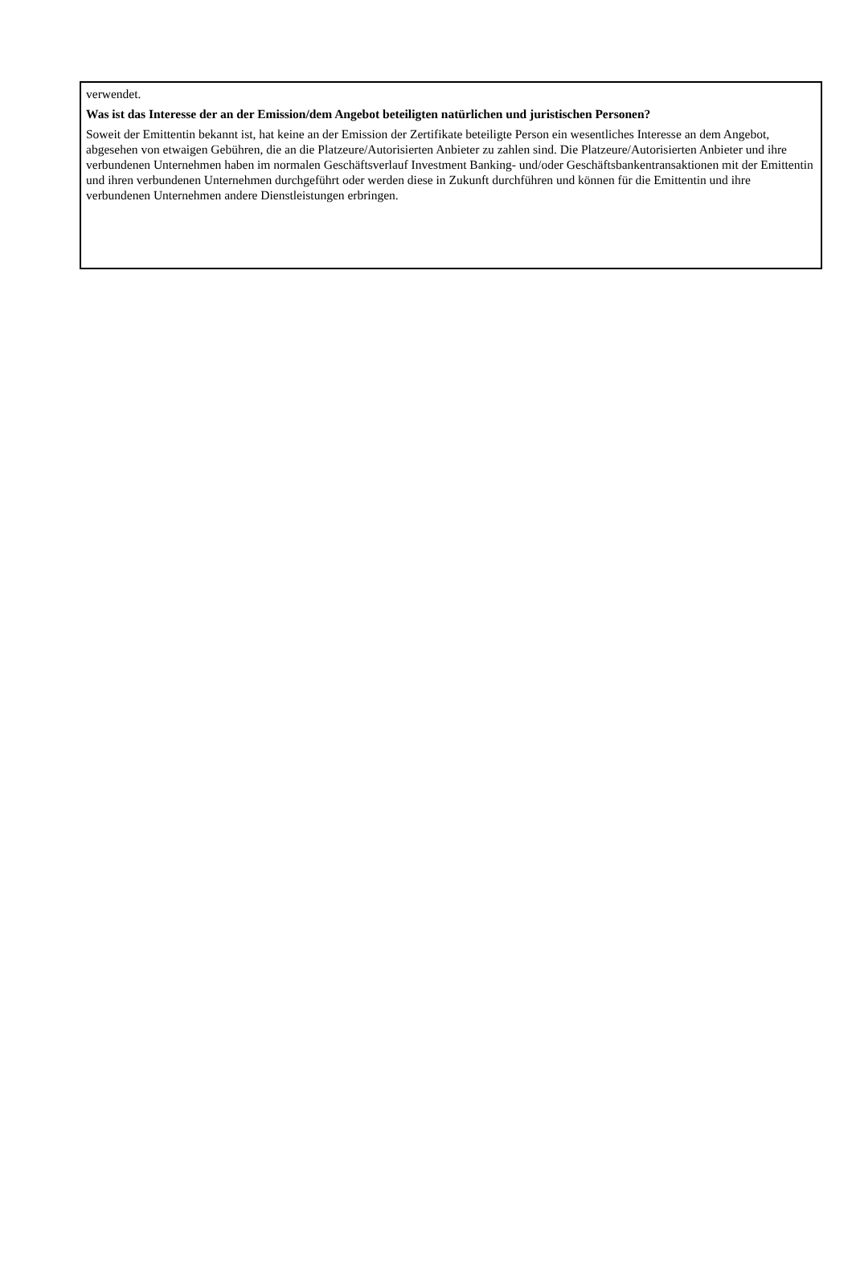verwendet.
Was ist das Interesse der an der Emission/dem Angebot beteiligten natürlichen und juristischen Personen?
Soweit der Emittentin bekannt ist, hat keine an der Emission der Zertifikate beteiligte Person ein wesentliches Interesse an dem Angebot, abgesehen von etwaigen Gebühren, die an die Platzeure/Autorisierten Anbieter zu zahlen sind. Die Platzeure/Autorisierten Anbieter und ihre verbundenen Unternehmen haben im normalen Geschäftsverlauf Investment Banking- und/oder Geschäftsbankentransaktionen mit der Emittentin und ihren verbundenen Unternehmen durchgeführt oder werden diese in Zukunft durchführen und können für die Emittentin und ihre verbundenen Unternehmen andere Dienstleistungen erbringen.